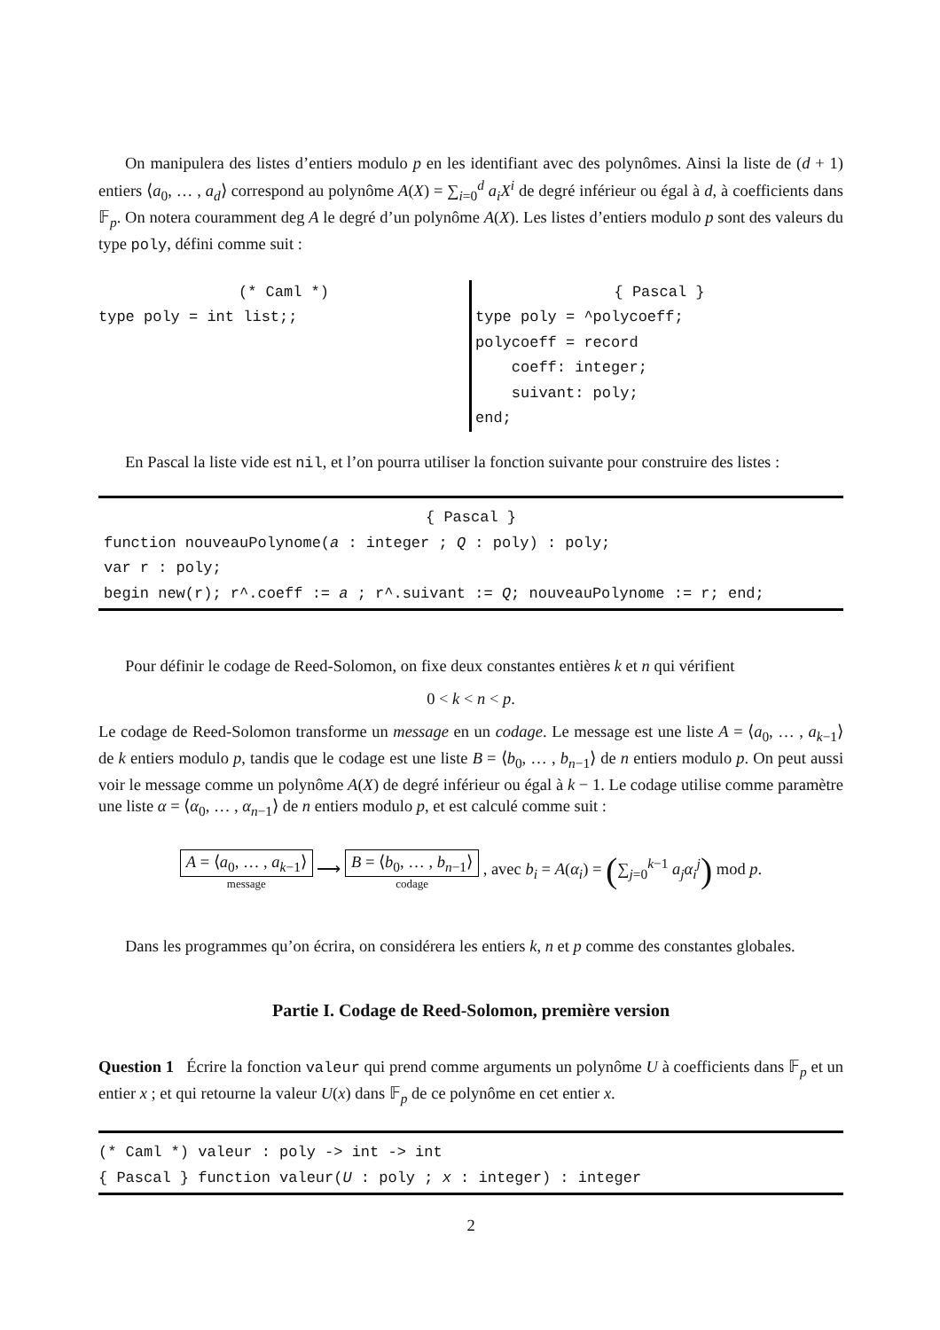On manipulera des listes d’entiers modulo p en les identifiant avec des polynômes. Ainsi la liste de (d + 1) entiers ⟨a<sub>0</sub>, … , a<sub>d</sub>⟩ correspond au polynôme A(X) = ∑<sub>i=0</sub><sup>d</sup> a<sub>i</sub>X<sup>i</sup> de degré inférieur ou égal à d, à coefficients dans 𝔽<sub>p</sub>. On notera couramment deg A le degré d’un polynôme A(X). Les listes d’entiers modulo p sont des valeurs du type poly, défini comme suit :
(* Caml *)
type poly = int list;;
{ Pascal }
type poly = ^polycoeff;
polycoeff = record
coeff: integer;
suivant: poly;
end;
En Pascal la liste vide est nil, et l’on pourra utiliser la fonction suivante pour construire des listes :
{ Pascal }
function nouveauPolynome(a : integer ; Q : poly) : poly;
var r : poly;
begin new(r); r^.coeff := a ; r^.suivant := Q; nouveauPolynome := r; end;
Pour définir le codage de Reed-Solomon, on fixe deux constantes entières k et n qui vérifient
0 < k < n < p.
Le codage de Reed-Solomon transforme un message en un codage. Le message est une liste A = ⟨a<sub>0</sub>, … , a<sub>k−1</sub>⟩ de k entiers modulo p, tandis que le codage est une liste B = ⟨b<sub>0</sub>, … , b<sub>n−1</sub>⟩ de n entiers modulo p. On peut aussi voir le message comme un polynôme A(X) de degré inférieur ou égal à k − 1. Le codage utilise comme paramètre une liste α = ⟨α<sub>0</sub>, … , α<sub>n−1</sub>⟩ de n entiers modulo p, et est calculé comme suit :
A = ⟨a<sub>0</sub>, … , a<sub>k−1</sub>⟩ message ⟶ B = ⟨b<sub>0</sub>, … , b<sub>n−1</sub>⟩ codage , avec b<sub>i</sub> = A(α<sub>i</sub>) = (∑<sub>j=0</sub><sup>k−1</sup> a<sub>j</sub>α<sub>i</sub><sup>j</sup>) mod p.
Dans les programmes qu’on écrira, on considérera les entiers k, n et p comme des constantes globales.
Partie I. Codage de Reed-Solomon, première version
Question 1 Écrire la fonction valeur qui prend comme arguments un polynôme U à coefficients dans 𝔽<sub>p</sub> et un entier x ; et qui retourne la valeur U(x) dans 𝔽<sub>p</sub> de ce polynôme en cet entier x.
(* Caml *) valeur : poly -> int -> int
{ Pascal } function valeur(U : poly ; x : integer) : integer
2